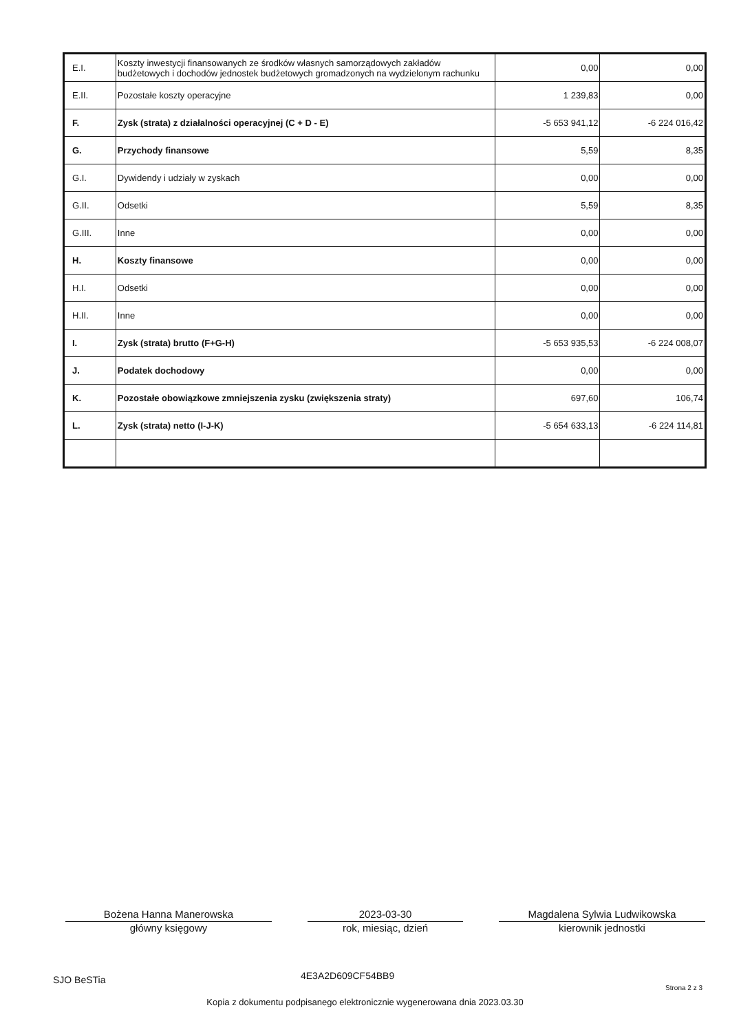| E.I. | Koszty inwestycji finansowanych ze środków własnych samorządowych zakładów budżetowych i dochodów jednostek budżetowych gromadzonych na wydzielonym rachunku | 0,00 | 0,00 |
| E.II. | Pozostałe koszty operacyjne | 1 239,83 | 0,00 |
| F. | Zysk (strata) z działalności operacyjnej (C + D - E) | -5 653 941,12 | -6 224 016,42 |
| G. | Przychody finansowe | 5,59 | 8,35 |
| G.I. | Dywidendy i udziały w zyskach | 0,00 | 0,00 |
| G.II. | Odsetki | 5,59 | 8,35 |
| G.III. | Inne | 0,00 | 0,00 |
| H. | Koszty finansowe | 0,00 | 0,00 |
| H.I. | Odsetki | 0,00 | 0,00 |
| H.II. | Inne | 0,00 | 0,00 |
| I. | Zysk (strata) brutto (F+G-H) | -5 653 935,53 | -6 224 008,07 |
| J. | Podatek dochodowy | 0,00 | 0,00 |
| K. | Pozostałe obowiązkowe zmniejszenia zysku (zwiększenia straty) | 697,60 | 106,74 |
| L. | Zysk (strata) netto (I-J-K) | -5 654 633,13 | -6 224 114,81 |
Bożena Hanna Manerowska
główny księgowy
2023-03-30
rok, miesiąc, dzień
Magdalena Sylwia Ludwikowska
kierownik jednostki
SJO BeSTia
4E3A2D609CF54BB9
Strona 2 z 3
Kopia z dokumentu podpisanego elektronicznie wygenerowana dnia 2023.03.30